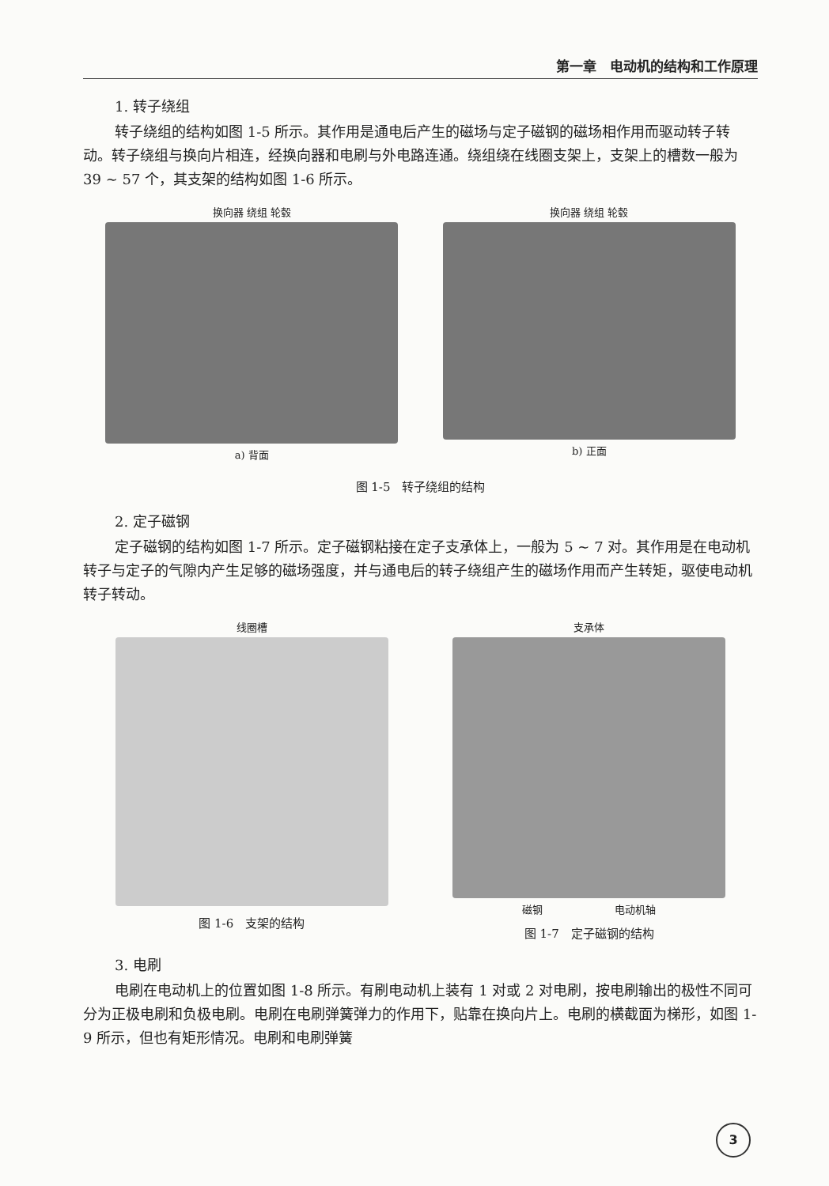第一章　电动机的结构和工作原理
1. 转子绕组
转子绕组的结构如图 1-5 所示。其作用是通电后产生的磁场与定子磁钢的磁场相作用而驱动转子转动。转子绕组与换向片相连，经换向器和电刷与外电路连通。绕组绕在线圈支架上，支架上的槽数一般为 39 ~ 57 个，其支架的结构如图 1-6 所示。
换向器 绕组 轮毂
a) 背面
换向器 绕组 轮毂
b) 正面
图 1-5　转子绕组的结构
2. 定子磁钢
定子磁钢的结构如图 1-7 所示。定子磁钢粘接在定子支承体上，一般为 5 ~ 7 对。其作用是在电动机转子与定子的气隙内产生足够的磁场强度，并与通电后的转子绕组产生的磁场作用而产生转矩，驱使电动机转子转动。
线圈槽
图 1-6　支架的结构
支承体
磁钢　　　　　　　电动机轴
图 1-7　定子磁钢的结构
3. 电刷
电刷在电动机上的位置如图 1-8 所示。有刷电动机上装有 1 对或 2 对电刷，按电刷输出的极性不同可分为正极电刷和负极电刷。电刷在电刷弹簧弹力的作用下，贴靠在换向片上。电刷的横截面为梯形，如图 1-9 所示，但也有矩形情况。电刷和电刷弹簧
3